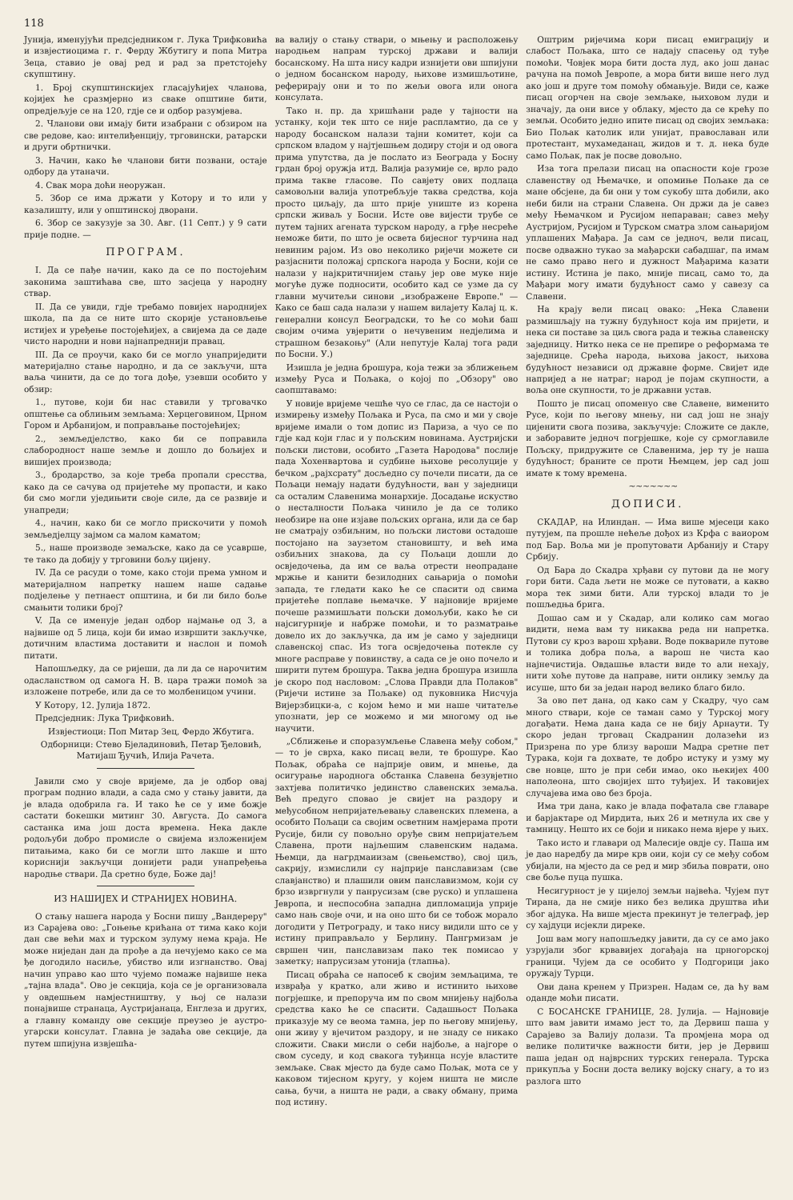118
Јунија, именујући предсједником г. Лука Трифковића и извјестиоцима г. г. Ферду Жбутигу и попа Митра Зеца, ставио је овај ред и рад за претстојећу скупштину.
1. Број скупштинскијех гласајућијех чланова, којијех ће сразмјерно из сваке општине бити, опредјељује се на 120, гдје се и одбор разумјева.
2. Чланови ови имају бити изабрани с обзиром на све редове, као: интелиђенцију, трговински, ратарски и други обртнички.
3. Начин, како ће чланови бити позвани, остаје одбору да утаначи.
4. Свак мора доћи неоружан.
5. Збор се има држати у Котору и то или у казалишту, или у општинској дворани.
6. Збор се закузује за 30. Авг. (11 Септ.) у 9 сати прије подне. —
ПРОГРАМ.
I. Да се пађе начин, како да се по постојећим законима заштићава све, што засјеца у народну ствар.
II. Да се увиди, гдје требамо повијех народнијех школа, па да се ните што скорије установљење истијех и уређење постојећијех, а свијема да се даде чисто народни и нови најнапреднији правац.
III. Да се проучи, како би се могло унаприједити материјално стање народно, и да се закључи, шта ваља чинити, да се до тога дође, узевши особито у обзир:
1., путове, који би нас ставили у трговачко општење са облињим земљама: Херцеговином, Црном Гором и Арбанијом, и поправљање постојећијех;
2., земљедјелство, како би се поправила слабородност наше земље и дошло до бољијех и вишијех производа;
3., бродарство, за које треба пропали сресства, како да се сачува од пријетеће му пропасти, и како би смо могли уједињити своје силе, да се развије и унапреди;
4., начин, како би се могло прискочити у помоћ земљедјелцу зајмом са малом каматом;
5., наше производе земаљске, како да се усаврше, те тако да добију у трговини бољу цијену.
IV. Да се расуди о томе, како стоји према умном и материјалном напретку нашем наше садање подјелење у петнаест општина, и би ли било боље смањити толики број?
V. Да се именује један одбор најмање од 3, а највише од 5 лица, који би имао извршити закључке, дотичним властима доставити и наслон и помоћ питати.
Напошљедку, да се ријеши, да ли да се нарочитим одасланством од самога Н. В. цара тражи помоћ за изложене потребе, или да се то молбеницом учини.
У Котору, 12. Јулија 1872.
Предсједник: Лука Трифковић.
Извјестиоци: Поп Митар Зец, Фердо Жбутига.
Одборници: Стево Бјеладиновић, Петар Ђеловић, Матијаш Ђучић, Илија Рачета.
Јавили смо у своје вријеме, да је одбор овај програм поднио влади, а сада смо у стању јавити, да је влада одобрила га. И тако ће се у име божје састати бокешки митинг 30. Августа. До самога састанка има још доста времена. Нека дакле родољуби добро промисле о свијема изложенијем питањима, како би се могли што лакше и што кориснији закључци донијети ради унапређења народње ствари. Да сретно буде, Боже дај!
ИЗ НАШИЈЕХ И СТРАНИЈЕХ НОВИНА.
О стању нашега народа у Босни пишу „Вандереру" из Сарајева ово: „Гоњење крићана от тима како који дан све већи мах и турском зулуму нема краја. Не може ниједан дан да прође а да нечујемо како се ма ђе догодило насиље, убиство или изгнанство. Овај начин управо као што чујемо помаже највише нека „тајна влада". Ово је секција, која се је организовала у овдешњем намјестништву, у њој се налази понајвише странаца, Аустријанаца, Енглеза и других, а главну команду ове секције преузео је аустро-угарски консулат. Главна је задаћа ове секције, да путем шпијуна извјешћа-
ва валију о стању ствари, о мњењу и расположењу народњем напрам турској држави и валији босанскому. На шта нису кадри изнијети ови шпијуни о једном босанском народу, њихове измишљотине, реферирају они и то по жељи овога или онога консулата.
Тако н. пр. да хришћани раде у тајности на устанку, који тек што се није распламтио, да се у народу босанском налази тајни комитет, који са српском владом у најтјешњем додиру стоји и од овога прима упутства, да је послато из Београда у Босну грдан број оружја итд. Валија разумије се, врло радо прима такве гласове. По савјету ових подлаца самовољни валија употребљује таква средства, која просто циљају, да што прије униште из корена српски живаљ у Босни. Исте ове вијести трубе се путем тајних агената турском народу, а грђе несреће неможе бити, по што је освета бијесног турчина над невиним рајом. Из ово неколико ријечи можете си разјаснити положај српскога народа у Босни, који се налази у најкритичнијем стању јер ове муке није могуће дуже подносити, особито кад се узме да су главни мучитељи синови „изображене Европе." — Како се баш сада налази у нашем вилајету Калај ц. к. генерални консул Београдски, то ће со моћи баш својим очима увјерити о нечувеним недјелима и страшном безакоњу" (Али непутује Калај тога ради по Босни. У.)
Изишла је једна брошура, која тежи за зближењем између Руса и Пољака, о којој по „Обзору" ово саопштавамо:
У новије вријеме чешће чуо се глас, да се настоји о измирењу између Пољака и Руса, па смо и ми у своје вријеме имали о том допис из Париза, а чуо се по гдје кад који глас и у пољским новинама. Аустријски пољски листови, особито „Газета Народова" послије пада Хохенвартова и судбине њихове ресолуције у бечком „рајхсрату" досљедно су почели писати, да се Пољаци немају надати будућности, ван у заједници са осталим Славенима монархије. Досадање искуство о несталности Пољака чинило је да се толико необзире на оне изјаве пољских органа, или да се бар не сматрају озбиљним, но пољски листови остадоше постојано на заузетом становишту, и већ има озбиљних знакова, да су Пољаци дошли до освједочења, да им се ваља отрести неопрадане мржње и канити безилодних сањарија о помоћи запада, те гледати како ће се спасити од свима пријетеће поплаве њемачке. У најновије вријеме почеше размишљати пољски домољуби, како ће си најсигурније и набрже помоћи, и то разматрање довело их до закључка, да им је само у заједници славенској спас. Из тога освједочења потекле су многе расправе у повинству, а сада се је оно почело и ширити путем брошура. Таква једна брошура изишла је скоро под насловом: „Слова Правди дла Полаков" (Ријечи истине за Пољаке) од пуковника Нисчуја Вијерзбицки-а, с којом ћемо и ми наше читатеље упознати, јер се можемо и ми многому од ње научити.
„Сближење и споразумљење Славена међу собом," — то је сврха, како писац вели, те брошуре. Као Пољак, обраћа се најприје овим, и мнење, да осигурање народнога обстанка Славена безувјетно захтјева политичко јединство славенских земаља. Већ предуго споваo је свијет на раздору и међусобном непријатељевању славенских племена, а особито Пољаци са својим осветним намјерама проти Русије, били су повољно оруђе свим непријатељем Славена, проти најљешим славенским надама. Њемци, да нагрдмаиизам (свењемство), свој циљ, сакрију, измислили су најприје панславизам (све славјанство) и плашили овим панславизмом, који су брзо извргнули у панрусизам (све руско) и уплашена Јевропа, и неспособна западна дипломација уприје само нањ своје очи, и на оно што би се тобож морало догодити у Петрограду, и тако нису видили што се у истину приправљало у Берлину. Пангрмизам је свршен чин, панславизам пако тек помисао у заметку; напрусизам утонија (тлапња).
Писац обраћа се напосеб к својим земљацима, те изврађа у кратко, али живо и истинито њихове погрјешке, и препоручa им по свом мнијењу најбоља средства како ће се спасити. Садашњост Пољака приказује му се веома тамна, јер по његову мнијењу, они живу у вјечитом раздору, и не знаду се никако сложити. Сваки мисли о себи најбоље, а најгоре о свом суседу, и код свакога туђинца нсује властите земљаке. Свак мјесто да буде само Пољак, мота се у каковом тијесном кругу, у којем ништа не мисле сања, бучи, а ништа не ради, а сваку обману, прима под истину.
Оштрим ријечима кори писац емиграцију и слабост Пољака, што се надају спасењу од туђе помоћи. Човјек мора бити доста луд, ако још данас рачуна на помоћ Јевропе, а мора бити више него луд ако још и друге том помоћу обмањује. Види се, каже писац огорчен на своје земљаке, њиховом луди и значају, да они висе у облаку, мјесто да се крећу по земљи. Особито једно ипите писац од својих земљака: Био Пољак католик или унијат, православан или протестант, мухамеданац, жидов и т. д. нека буде само Пољак, пак је посве довољно.
Иза тога прелази писац на опасности које грозе славенству од Њемачке, и опомиње Пољаке да се мане обсјене, да би они у том сукобу шта добили, ако неби били на страни Славена. Он држи да је савез међу Њемачком и Русијом непараван; савез међу Аустријом, Русијом и Турском сматра злом сањаријом уплашених Мађара. Ја сам се једноч, вели писац, посве одважно тукао за мађарски сабадшаг, па имам не само право него и дужност Мађарима казати истину. Истина је пако, мније писац, само то, да Мађари могу имати будућност само у савезу са Славени.
На крају вели писац овако: „Нека Славени размишљају на тужну будућност која им пријети, и нека си поставе за циљ свога рада и тежња славенску заједницу. Нитко нека се не препире о реформама те заједнице. Срећа народа, њихова јакост, њихова будућност независи од државне форме. Свијет иде напријед а не натраг; народ је појам скупности, а воља оне скупности, то је државни устав.
Пошто је писац опоменуо све Славене, вименито Русе, који по његову мнењу, ни сад још не знају цијенити свога позива, закључује: Сложите се дакле, и заборавите једноч погрјешке, које су срмоглавиле Пољску, придружите се Славенима, јер ту је наша будућност; браните се проти Њемцем, јер сад још имате к тому времена.
~~~~~~~
ДОПИСИ.
СКАДАР, на Илиндан. — Има више мјесеци како путујем, па прошле нећеље дођох из Крфа с ваиором под Бар. Воља ми је пропутовати Арбанију и Стару Србију.
Од Бара до Скадра хрђави су путови да не могу гори бити. Сада љети не може се путовати, а какво мора тек зими бити. Али турској влади то је пошљедња брига.
Дошао сам и у Скадар, али колико сам могао видити, нема вам ту никаква реда ни напретка. Путови су кроз варош хрђави. Воде поквариле путове и толика добра поља, а варош не чиста као најнечистија. Овдашње власти виде то али нехају, нити хоће путове да направе, нити онлику земљу да исуше, што би за један народ велико благо било.
За ово пет дана, од како сам у Скадру, чуо сам много ствари, које се таман само у Турској могу догађати. Нема дана када се не бију Арнаути. Ту скоро један трговац Скадранин долазећи из Призрена по уре близу вароши Мадра сретне пет Турака, који га дохвате, те добро истуку и узму му све новце, што је при себи имао, око њекијех 400 наполеона, што својијех што туђијех. И таковијех случајева има ово без броја.
Има три дана, како је влада пофатала све главаре и барјактаре од Мирдита, њих 26 и метнула их све у тамницу. Нешто их се боји и никако нема вјере у њих.
Тако исто и главари од Малесије овдје су. Паша им је дао наредбу да мире крв оии, који су се међу собом убијали, на мјесто да се ред и мир збиља поврати, оно све боље пуца пушка.
Несигурност је у цијелој земљи највећа. Чујем пут Тирана, да не смије нико без велика друштва ићи због ајдука. На више мјеста прекинут је телеграф, јер су хајдуци исјекли диреке.
Још вам могу напошљедку јавити, да су се амо јако узрујали због крвавијех догађаја на црногорској граници. Чујем да се особито у Подгорици јако оружају Турци.
Ови дана кренем у Призрен. Надам се, да ћу вам оданде моћи писати.
С БОСАНСКЕ ГРАНИЦЕ, 28. Јулија. — Најновије што вам јавити имамо јест то, да Дервиш паша у Сарајево за Валију долази. Та промјена мора од велике политичке важности бити, јер је Дервиш паша један од најврсних турских генерала. Турска прикупља у Босни доста велику војску снагу, а то из разлога што